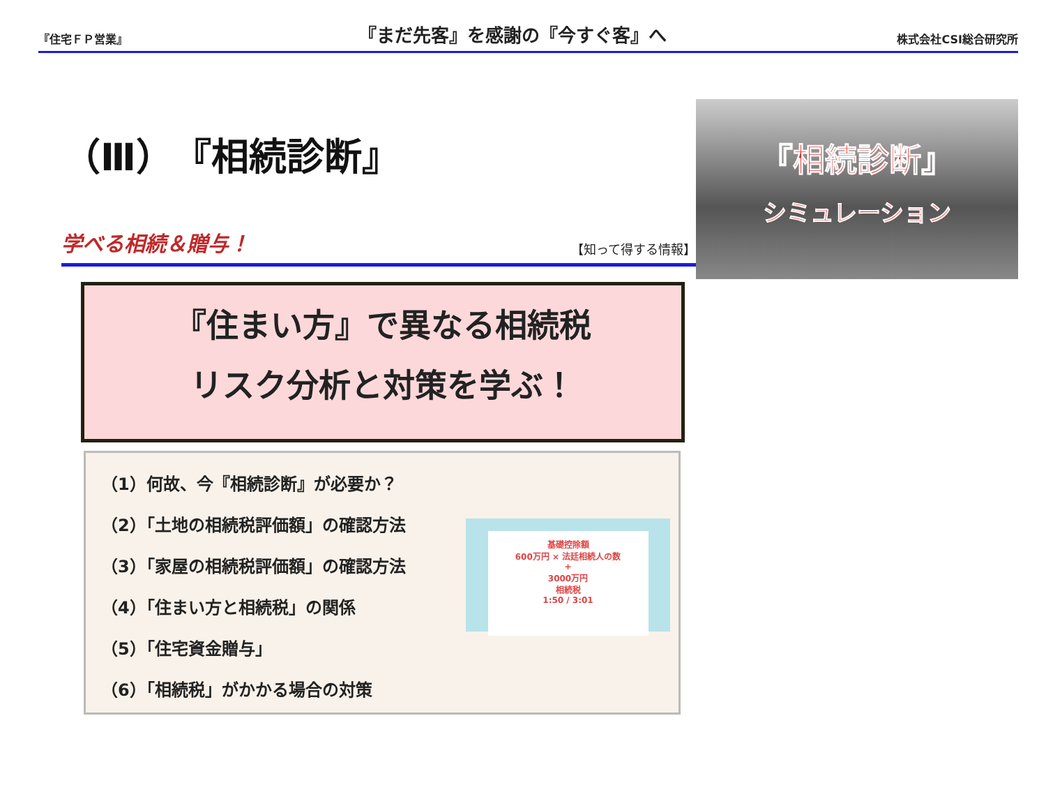『住宅ＦＰ営業』 『まだ先客』を感謝の『今すぐ客』へ 株式会社CSI総合研究所
（Ⅲ）『相続診断』
学べる相続＆贈与！ 【知って得する情報】
『相続診断』
シミュレーション
『住まい方』で異なる相続税
リスク分析と対策を学ぶ！
（1）何故、今『相続診断』が必要か？
（2）「土地の相続税評価額」の確認方法
（3）「家屋の相続税評価額」の確認方法
（4）「住まい方と相続税」の関係
（5）「住宅資金贈与」
（6）「相続税」がかかる場合の対策
基礎控除額
600万円 × 法廷相続人の数
+
3000万円
相続税
1:50 / 3:01